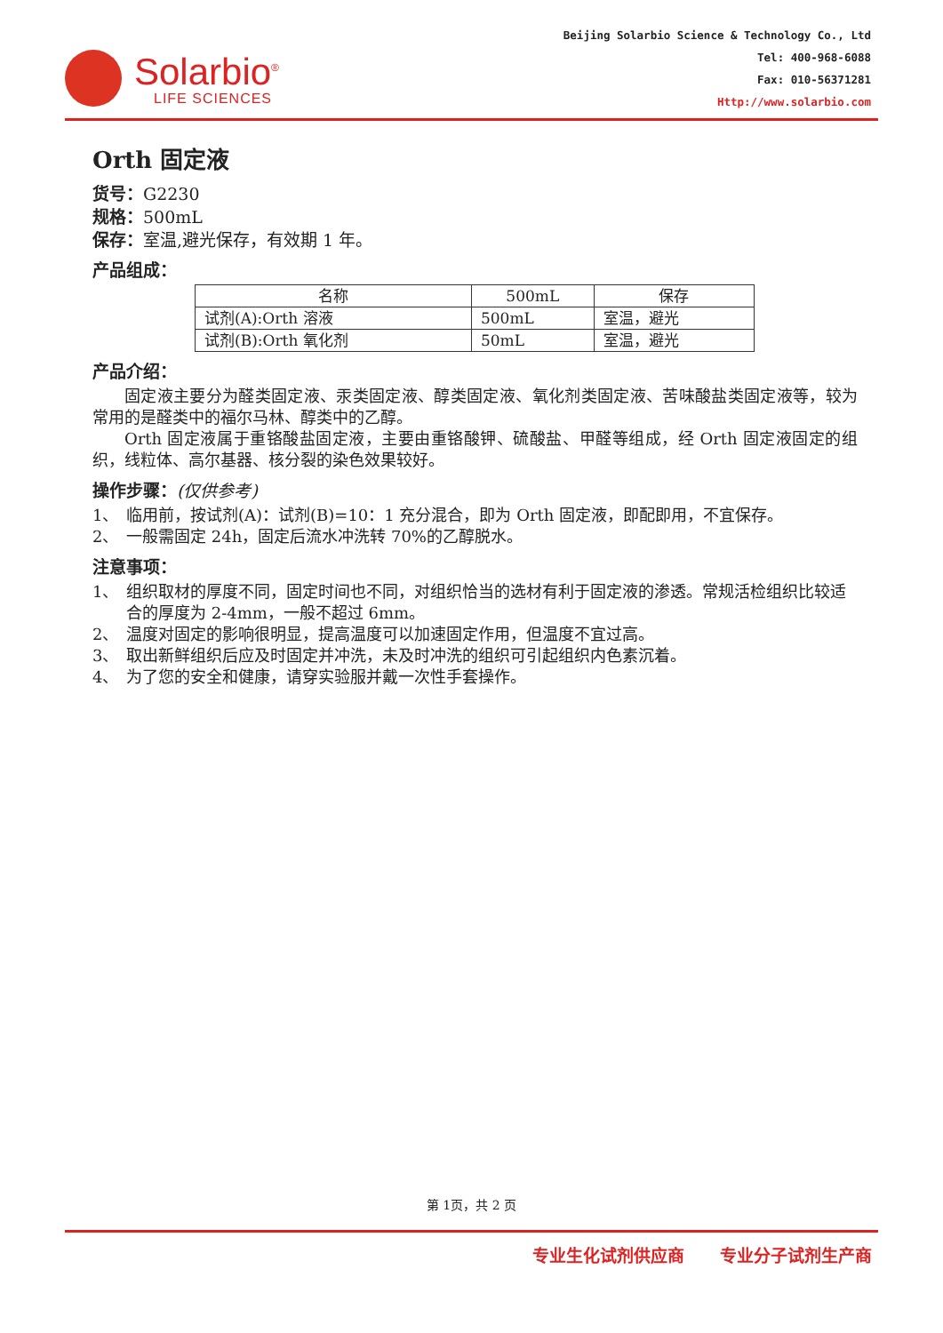Solarbio<sup>®</sup>
LIFE SCIENCES
Beijing Solarbio Science & Technology Co., Ltd
Tel: 400-968-6088
Fax: 010-56371281
Http://www.solarbio.com
Orth 固定液
货号：G2230
规格：500mL
保存：室温,避光保存，有效期 1 年。
产品组成：
| 名称 | 500mL | 保存 |
| --- | --- | --- |
| 试剂(A):Orth 溶液 | 500mL | 室温，避光 |
| 试剂(B):Orth 氧化剂 | 50mL | 室温，避光 |
产品介绍：
固定液主要分为醛类固定液、汞类固定液、醇类固定液、氧化剂类固定液、苦味酸盐类固定液等，较为常用的是醛类中的福尔马林、醇类中的乙醇。
Orth 固定液属于重铬酸盐固定液，主要由重铬酸钾、硫酸盐、甲醛等组成，经 Orth 固定液固定的组织，线粒体、高尔基器、核分裂的染色效果较好。
操作步骤：(仅供参考)
1、 临用前，按试剂(A)：试剂(B)=10：1 充分混合，即为 Orth 固定液，即配即用，不宜保存。
2、 一般需固定 24h，固定后流水冲洗转 70%的乙醇脱水。
注意事项：
1、 组织取材的厚度不同，固定时间也不同，对组织恰当的选材有利于固定液的渗透。常规活检组织比较适合的厚度为 2-4mm，一般不超过 6mm。
2、 温度对固定的影响很明显，提高温度可以加速固定作用，但温度不宜过高。
3、 取出新鲜组织后应及时固定并冲洗，未及时冲洗的组织可引起组织内色素沉着。
4、 为了您的安全和健康，请穿实验服并戴一次性手套操作。
第 1页，共 2 页
专业生化试剂供应商 专业分子试剂生产商